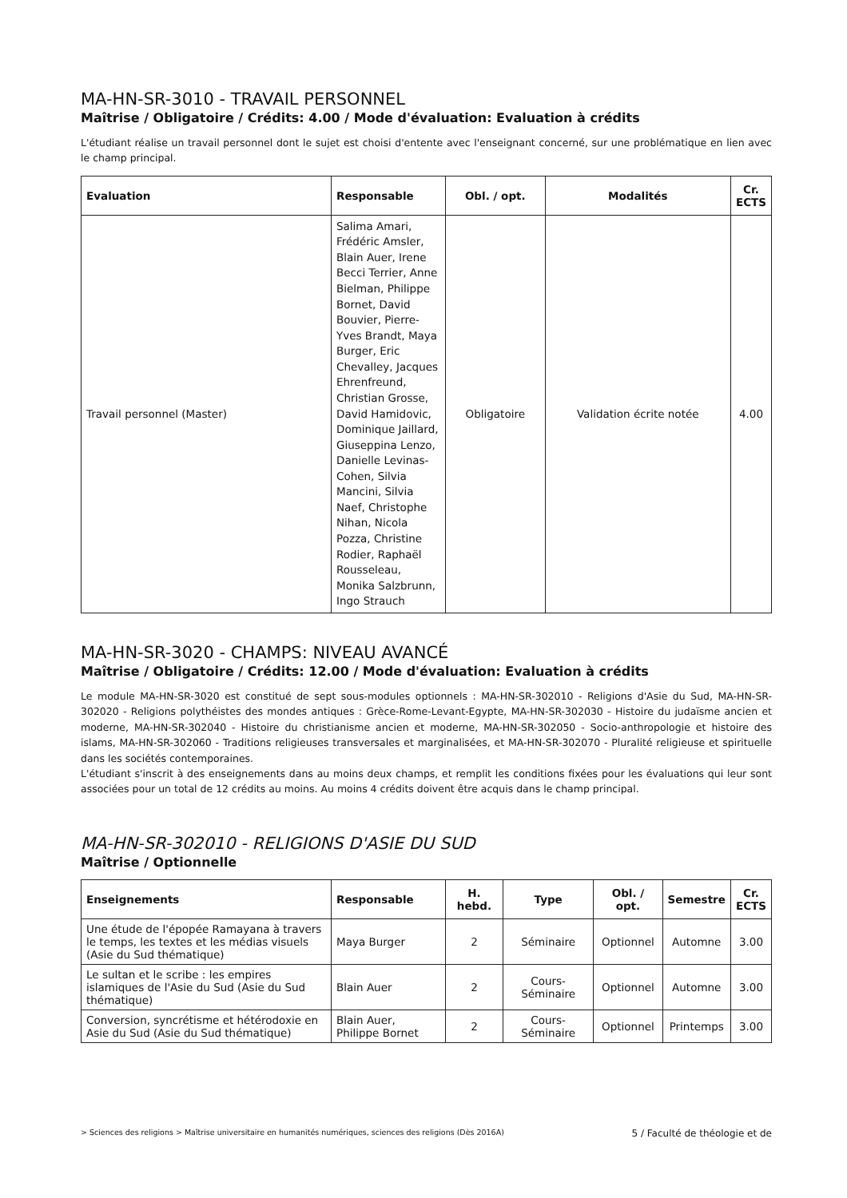MA-HN-SR-3010 - TRAVAIL PERSONNEL
Maîtrise / Obligatoire / Crédits: 4.00 / Mode d'évaluation: Evaluation à crédits
L'étudiant réalise un travail personnel dont le sujet est choisi d'entente avec l'enseignant concerné, sur une problématique en lien avec le champ principal.
| Evaluation | Responsable | Obl. / opt. | Modalités | Cr. ECTS |
| --- | --- | --- | --- | --- |
| Travail personnel (Master) | Salima Amari, Frédéric Amsler, Blain Auer, Irene Becci Terrier, Anne Bielman, Philippe Bornet, David Bouvier, Pierre-Yves Brandt, Maya Burger, Eric Chevalley, Jacques Ehrenfreund, Christian Grosse, David Hamidovic, Dominique Jaillard, Giuseppina Lenzo, Danielle Levinas-Cohen, Silvia Mancini, Silvia Naef, Christophe Nihan, Nicola Pozza, Christine Rodier, Raphaël Rousseleau, Monika Salzbrunn, Ingo Strauch | Obligatoire | Validation écrite notée | 4.00 |
MA-HN-SR-3020 - CHAMPS: NIVEAU AVANCÉ
Maîtrise / Obligatoire / Crédits: 12.00 / Mode d'évaluation: Evaluation à crédits
Le module MA-HN-SR-3020 est constitué de sept sous-modules optionnels : MA-HN-SR-302010 - Religions d'Asie du Sud, MA-HN-SR-302020 - Religions polythéistes des mondes antiques : Grèce-Rome-Levant-Egypte, MA-HN-SR-302030 - Histoire du judaïsme ancien et moderne, MA-HN-SR-302040 - Histoire du christianisme ancien et moderne, MA-HN-SR-302050 - Socio-anthropologie et histoire des islams, MA-HN-SR-302060 - Traditions religieuses transversales et marginalisées, et MA-HN-SR-302070 - Pluralité religieuse et spirituelle dans les sociétés contemporaines.
L'étudiant s'inscrit à des enseignements dans au moins deux champs, et remplit les conditions fixées pour les évaluations qui leur sont associées pour un total de 12 crédits au moins. Au moins 4 crédits doivent être acquis dans le champ principal.
MA-HN-SR-302010 - RELIGIONS D'ASIE DU SUD
Maîtrise / Optionnelle
| Enseignements | Responsable | H. hebd. | Type | Obl. / opt. | Semestre | Cr. ECTS |
| --- | --- | --- | --- | --- | --- | --- |
| Une étude de l'épopée Ramayana à travers le temps, les textes et les médias visuels (Asie du Sud thématique) | Maya Burger | 2 | Séminaire | Optionnel | Automne | 3.00 |
| Le sultan et le scribe : les empires islamiques de l'Asie du Sud (Asie du Sud thématique) | Blain Auer | 2 | Cours-Séminaire | Optionnel | Automne | 3.00 |
| Conversion, syncrétisme et hétérodoxie en Asie du Sud (Asie du Sud thématique) | Blain Auer, Philippe Bornet | 2 | Cours-Séminaire | Optionnel | Printemps | 3.00 |
> Sciences des religions > Maîtrise universitaire en humanités numériques, sciences des religions (Dès 2016A) 5 / Faculté de théologie et de